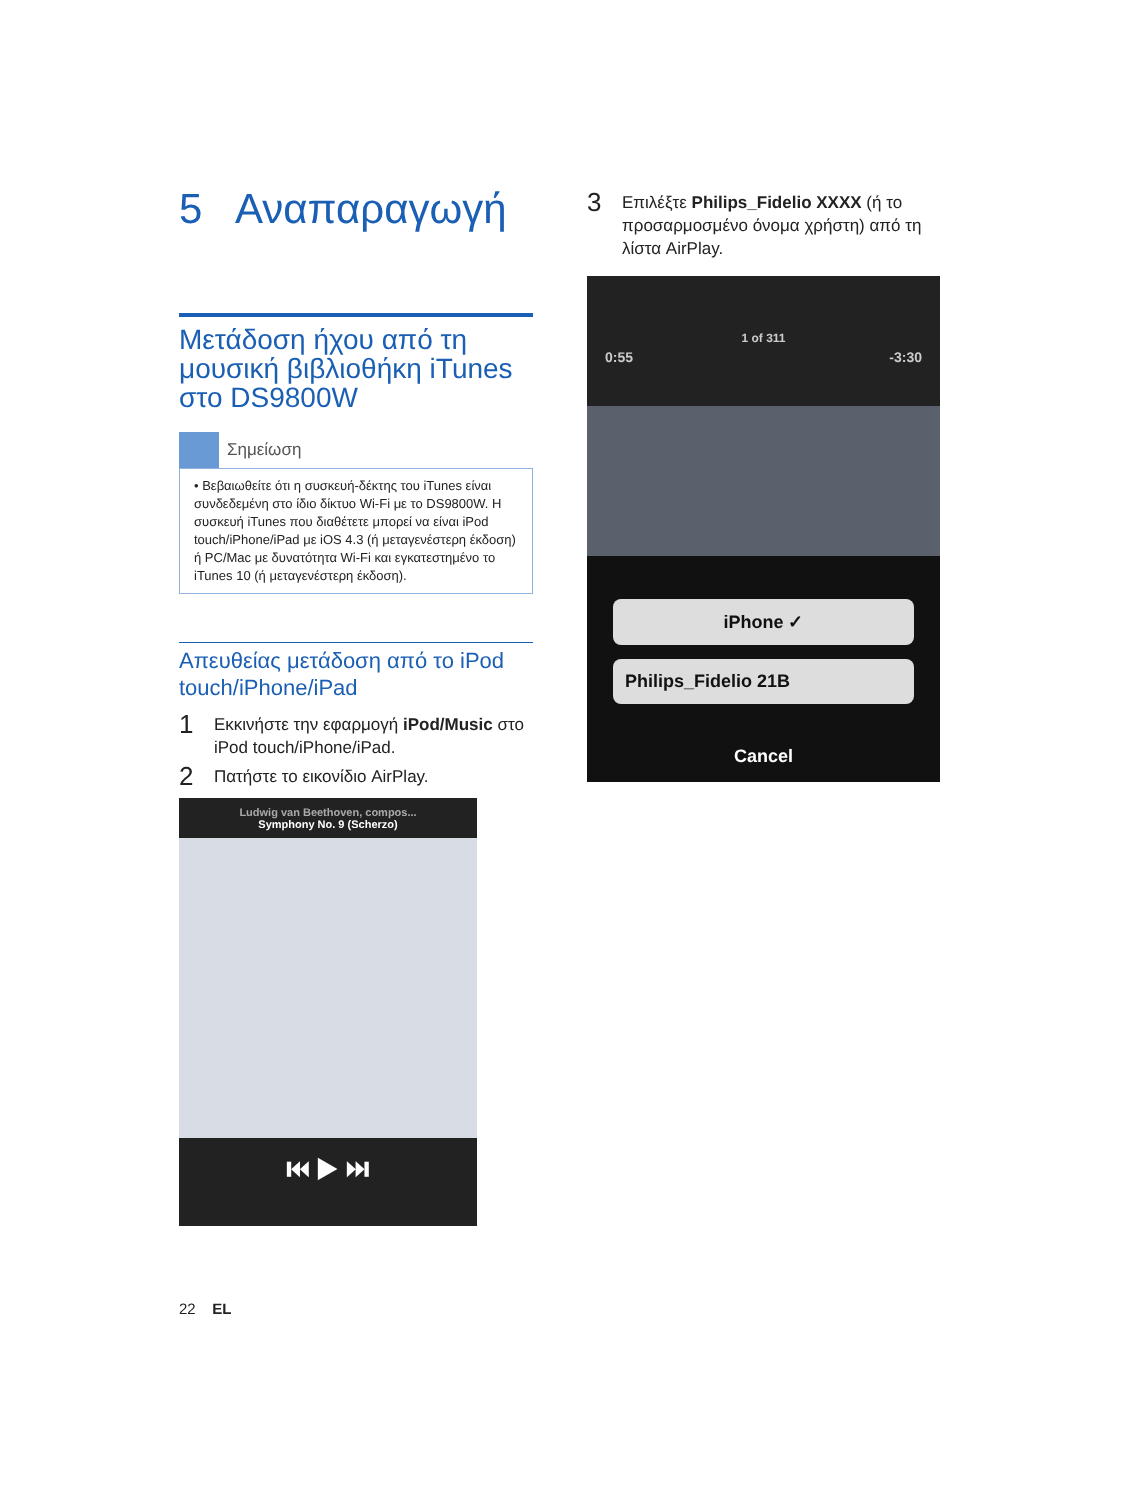5 Αναπαραγωγή
Μετάδοση ήχου από τη μουσική βιβλιοθήκη iTunes στο DS9800W
Σημείωση
• Βεβαιωθείτε ότι η συσκευή-δέκτης του iTunes είναι συνδεδεμένη στο ίδιο δίκτυο Wi-Fi με το DS9800W. Η συσκευή iTunes που διαθέτετε μπορεί να είναι iPod touch/iPhone/iPad με iOS 4.3 (ή μεταγενέστερη έκδοση) ή PC/Mac με δυνατότητα Wi-Fi και εγκατεστημένο το iTunes 10 (ή μεταγενέστερη έκδοση).
Απευθείας μετάδοση από το iPod touch/iPhone/iPad
1
Εκκινήστε την εφαρμογή iPod/Music στο iPod touch/iPhone/iPad.
2
Πατήστε το εικονίδιο AirPlay.
Ludwig van Beethoven, compos...
Symphony No. 9 (Scherzo)
⏮ ▶ ⏭
3
Επιλέξτε Philips_Fidelio XXXX (ή το προσαρμοσμένο όνομα χρήστη) από τη λίστα AirPlay.
1 of 311
0:55 -3:30
iPhone ✓
Philips_Fidelio 21B
Cancel
22 EL